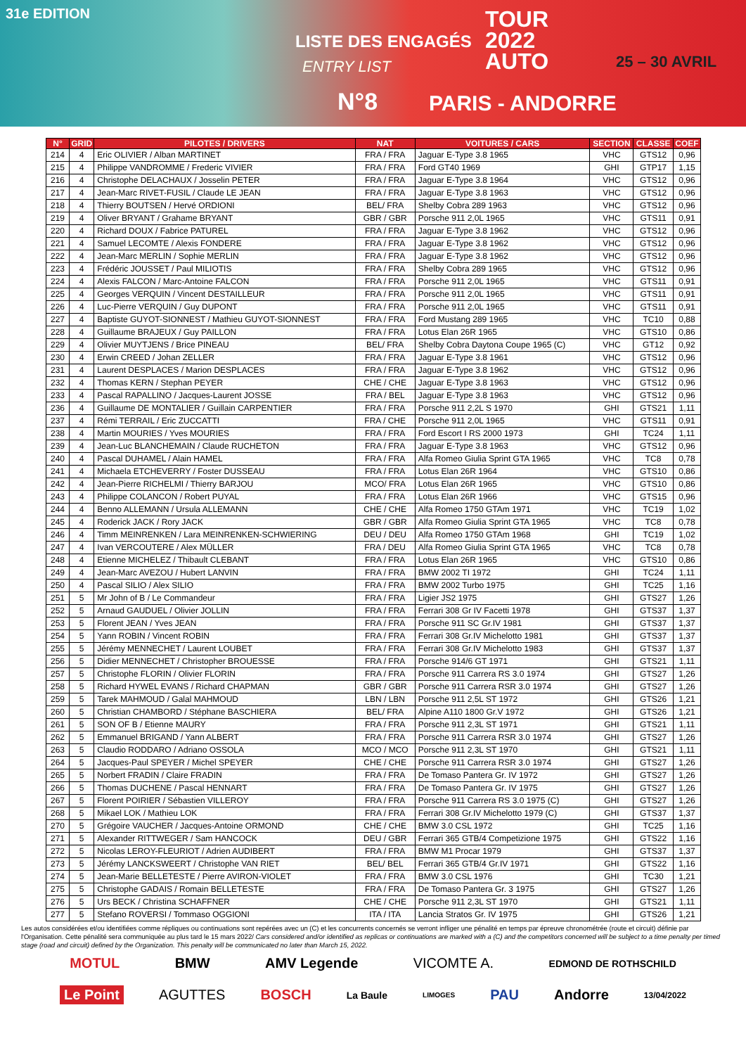31e EDITION
LISTE DES ENGAGÉS
ENTRY LIST
TOUR
2022
AUTO
25 – 30 AVRIL
N°8 PARIS - ANDORRE
| N° | GRID | PILOTES / DRIVERS | NAT | VOITURES / CARS | SECTION | CLASSE | COEF |
| --- | --- | --- | --- | --- | --- | --- | --- |
| 214 | 4 | Eric OLIVIER / Alban MARTINET | FRA / FRA | Jaguar E-Type 3.8 1965 | VHC | GTS12 | 0,96 |
| 215 | 4 | Philippe VANDROMME / Frederic VIVIER | FRA / FRA | Ford GT40 1969 | GHI | GTP17 | 1,15 |
| 216 | 4 | Christophe DELACHAUX / Josselin PETER | FRA / FRA | Jaguar E-Type 3.8 1964 | VHC | GTS12 | 0,96 |
| 217 | 4 | Jean-Marc RIVET-FUSIL / Claude LE JEAN | FRA / FRA | Jaguar E-Type 3.8 1963 | VHC | GTS12 | 0,96 |
| 218 | 4 | Thierry BOUTSEN / Hervé ORDIONI | BEL/ FRA | Shelby Cobra 289 1963 | VHC | GTS12 | 0,96 |
| 219 | 4 | Oliver BRYANT / Grahame BRYANT | GBR / GBR | Porsche 911 2,0L 1965 | VHC | GTS11 | 0,91 |
| 220 | 4 | Richard DOUX / Fabrice PATUREL | FRA / FRA | Jaguar E-Type 3.8 1962 | VHC | GTS12 | 0,96 |
| 221 | 4 | Samuel LECOMTE / Alexis FONDERE | FRA / FRA | Jaguar E-Type 3.8 1962 | VHC | GTS12 | 0,96 |
| 222 | 4 | Jean-Marc MERLIN / Sophie MERLIN | FRA / FRA | Jaguar E-Type 3.8 1962 | VHC | GTS12 | 0,96 |
| 223 | 4 | Frédéric JOUSSET / Paul MILIOTIS | FRA / FRA | Shelby Cobra 289 1965 | VHC | GTS12 | 0,96 |
| 224 | 4 | Alexis FALCON / Marc-Antoine FALCON | FRA / FRA | Porsche 911 2,0L 1965 | VHC | GTS11 | 0,91 |
| 225 | 4 | Georges VERQUIN / Vincent DESTAILLEUR | FRA / FRA | Porsche 911 2,0L 1965 | VHC | GTS11 | 0,91 |
| 226 | 4 | Luc-Pierre VERQUIN / Guy DUPONT | FRA / FRA | Porsche 911 2,0L 1965 | VHC | GTS11 | 0,91 |
| 227 | 4 | Baptiste GUYOT-SIONNEST / Mathieu GUYOT-SIONNEST | FRA / FRA | Ford Mustang 289 1965 | VHC | TC10 | 0,88 |
| 228 | 4 | Guillaume BRAJEUX / Guy PAILLON | FRA / FRA | Lotus Elan 26R 1965 | VHC | GTS10 | 0,86 |
| 229 | 4 | Olivier MUYTJENS / Brice PINEAU | BEL/ FRA | Shelby Cobra Daytona Coupe 1965 (C) | VHC | GT12 | 0,92 |
| 230 | 4 | Erwin CREED / Johan ZELLER | FRA / FRA | Jaguar E-Type 3.8 1961 | VHC | GTS12 | 0,96 |
| 231 | 4 | Laurent DESPLACES / Marion DESPLACES | FRA / FRA | Jaguar E-Type 3.8 1962 | VHC | GTS12 | 0,96 |
| 232 | 4 | Thomas KERN / Stephan PEYER | CHE / CHE | Jaguar E-Type 3.8 1963 | VHC | GTS12 | 0,96 |
| 233 | 4 | Pascal RAPALLINO / Jacques-Laurent JOSSE | FRA / BEL | Jaguar E-Type 3.8 1963 | VHC | GTS12 | 0,96 |
| 236 | 4 | Guillaume DE MONTALIER / Guillain CARPENTIER | FRA / FRA | Porsche 911 2,2L S 1970 | GHI | GTS21 | 1,11 |
| 237 | 4 | Rémi TERRAIL / Eric ZUCCATTI | FRA / CHE | Porsche 911 2,0L 1965 | VHC | GTS11 | 0,91 |
| 238 | 4 | Martin MOURIES / Yves MOURIES | FRA / FRA | Ford Escort I RS 2000 1973 | GHI | TC24 | 1,11 |
| 239 | 4 | Jean-Luc BLANCHEMAIN / Claude RUCHETON | FRA / FRA | Jaguar E-Type 3.8 1963 | VHC | GTS12 | 0,96 |
| 240 | 4 | Pascal DUHAMEL / Alain HAMEL | FRA / FRA | Alfa Romeo Giulia Sprint GTA 1965 | VHC | TC8 | 0,78 |
| 241 | 4 | Michaela ETCHEVERRY / Foster DUSSEAU | FRA / FRA | Lotus Elan 26R 1964 | VHC | GTS10 | 0,86 |
| 242 | 4 | Jean-Pierre RICHELMI / Thierry BARJOU | MCO/ FRA | Lotus Elan 26R 1965 | VHC | GTS10 | 0,86 |
| 243 | 4 | Philippe COLANCON / Robert PUYAL | FRA / FRA | Lotus Elan 26R 1966 | VHC | GTS15 | 0,96 |
| 244 | 4 | Benno ALLEMANN / Ursula ALLEMANN | CHE / CHE | Alfa Romeo 1750 GTAm 1971 | VHC | TC19 | 1,02 |
| 245 | 4 | Roderick JACK / Rory JACK | GBR / GBR | Alfa Romeo Giulia Sprint GTA 1965 | VHC | TC8 | 0,78 |
| 246 | 4 | Timm MEINRENKEN / Lara MEINRENKEN-SCHWIERING | DEU / DEU | Alfa Romeo 1750 GTAm 1968 | GHI | TC19 | 1,02 |
| 247 | 4 | Ivan VERCOUTERE / Alex MÜLLER | FRA / DEU | Alfa Romeo Giulia Sprint GTA 1965 | VHC | TC8 | 0,78 |
| 248 | 4 | Etienne MICHELEZ / Thibault CLEBANT | FRA / FRA | Lotus Elan 26R 1965 | VHC | GTS10 | 0,86 |
| 249 | 4 | Jean-Marc AVEZOU / Hubert LANVIN | FRA / FRA | BMW 2002 TI 1972 | GHI | TC24 | 1,11 |
| 250 | 4 | Pascal SILIO / Alex SILIO | FRA / FRA | BMW 2002 Turbo 1975 | GHI | TC25 | 1,16 |
| 251 | 5 | Mr John of B / Le Commandeur | FRA / FRA | Ligier JS2 1975 | GHI | GTS27 | 1,26 |
| 252 | 5 | Arnaud GAUDUEL / Olivier JOLLIN | FRA / FRA | Ferrari 308 Gr IV Facetti 1978 | GHI | GTS37 | 1,37 |
| 253 | 5 | Florent JEAN / Yves JEAN | FRA / FRA | Porsche 911 SC Gr.IV 1981 | GHI | GTS37 | 1,37 |
| 254 | 5 | Yann ROBIN / Vincent ROBIN | FRA / FRA | Ferrari 308 Gr.IV Michelotto 1981 | GHI | GTS37 | 1,37 |
| 255 | 5 | Jérémy MENNECHET / Laurent LOUBET | FRA / FRA | Ferrari 308 Gr.IV Michelotto 1983 | GHI | GTS37 | 1,37 |
| 256 | 5 | Didier MENNECHET / Christopher BROUESSE | FRA / FRA | Porsche 914/6 GT 1971 | GHI | GTS21 | 1,11 |
| 257 | 5 | Christophe FLORIN / Olivier FLORIN | FRA / FRA | Porsche 911 Carrera RS 3.0 1974 | GHI | GTS27 | 1,26 |
| 258 | 5 | Richard HYWEL EVANS / Richard CHAPMAN | GBR / GBR | Porsche 911 Carrera RSR 3.0 1974 | GHI | GTS27 | 1,26 |
| 259 | 5 | Tarek MAHMOUD / Galal MAHMOUD | LBN / LBN | Porsche 911 2,5L ST 1972 | GHI | GTS26 | 1,21 |
| 260 | 5 | Christian CHAMBORD / Stéphane BASCHIERA | BEL/ FRA | Alpine A110 1800 Gr.V 1972 | GHI | GTS26 | 1,21 |
| 261 | 5 | SON OF B / Etienne MAURY | FRA / FRA | Porsche 911 2,3L ST 1971 | GHI | GTS21 | 1,11 |
| 262 | 5 | Emmanuel BRIGAND / Yann ALBERT | FRA / FRA | Porsche 911 Carrera RSR 3.0 1974 | GHI | GTS27 | 1,26 |
| 263 | 5 | Claudio RODDARO / Adriano OSSOLA | MCO / MCO | Porsche 911 2,3L ST 1970 | GHI | GTS21 | 1,11 |
| 264 | 5 | Jacques-Paul SPEYER / Michel SPEYER | CHE / CHE | Porsche 911 Carrera RSR 3.0 1974 | GHI | GTS27 | 1,26 |
| 265 | 5 | Norbert FRADIN / Claire FRADIN | FRA / FRA | De Tomaso Pantera Gr. IV 1972 | GHI | GTS27 | 1,26 |
| 266 | 5 | Thomas DUCHENE / Pascal HENNART | FRA / FRA | De Tomaso Pantera Gr. IV 1975 | GHI | GTS27 | 1,26 |
| 267 | 5 | Florent POIRIER / Sébastien VILLEROY | FRA / FRA | Porsche 911 Carrera RS 3.0 1975 (C) | GHI | GTS27 | 1,26 |
| 268 | 5 | Mikael LOK / Mathieu LOK | FRA / FRA | Ferrari 308 Gr.IV Michelotto 1979 (C) | GHI | GTS37 | 1,37 |
| 270 | 5 | Grégoire VAUCHER / Jacques-Antoine ORMOND | CHE / CHE | BMW 3.0 CSL 1972 | GHI | TC25 | 1,16 |
| 271 | 5 | Alexander RITTWEGER / Sam HANCOCK | DEU / GBR | Ferrari 365 GTB/4 Competizione 1975 | GHI | GTS22 | 1,16 |
| 272 | 5 | Nicolas LEROY-FLEURIOT / Adrien AUDIBERT | FRA / FRA | BMW M1 Procar 1979 | GHI | GTS37 | 1,37 |
| 273 | 5 | Jérémy LANCKSWEERT / Christophe VAN RIET | BEL/ BEL | Ferrari 365 GTB/4 Gr.IV 1971 | GHI | GTS22 | 1,16 |
| 274 | 5 | Jean-Marie BELLETESTE / Pierre AVIRON-VIOLET | FRA / FRA | BMW 3.0 CSL 1976 | GHI | TC30 | 1,21 |
| 275 | 5 | Christophe GADAIS / Romain BELLETESTE | FRA / FRA | De Tomaso Pantera Gr. 3 1975 | GHI | GTS27 | 1,26 |
| 276 | 5 | Urs BECK / Christina SCHAFFNER | CHE / CHE | Porsche 911 2,3L ST 1970 | GHI | GTS21 | 1,11 |
| 277 | 5 | Stefano ROVERSI / Tommaso OGGIONI | ITA / ITA | Lancia Stratos Gr. IV 1975 | GHI | GTS26 | 1,21 |
Les autos considérées et/ou identifiées comme répliques ou continuations sont repérées avec un (C) et les concurrents concernés se verront infliger une pénalité en temps par épreuve chronométrée (route et circuit) définie par l'Organisation. Cette pénalité sera communiquée au plus tard le 15 mars 2022/ Cars considered and/or identified as replicas or continuations are marked with a (C) and the competitors concerned will be subject to a time penalty per timed stage (road and circuit) defined by the Organization. This penalty will be communicated no later than March 15, 2022.
MOTUL BMW AMV Legende VICOMTE A. EDMOND DE ROTHSCHILD
Le Point AGUTTES BOSCH La Baule LIMOGES PAU Andorre 13/04/2022